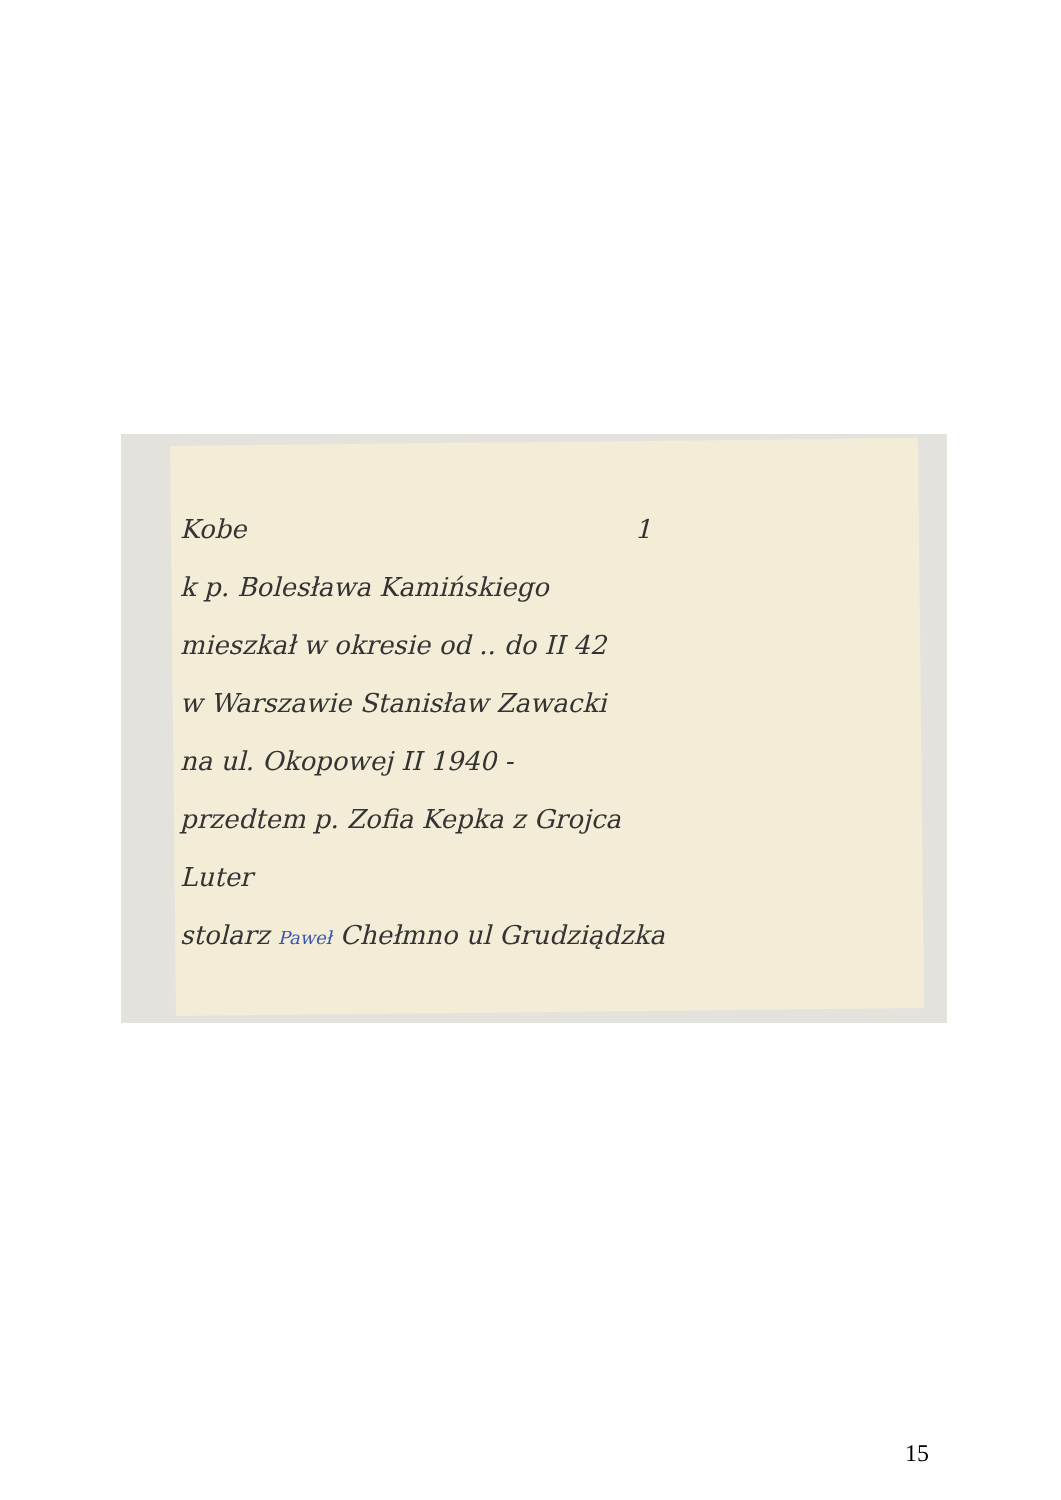Kobe 1
k p. Bolesława Kamińskiego
mieszkał w okresie od .. do II 42
w Warszawie Stanisław Zawacki
na ul. Okopowej II 1940 -
przedtem p. Zofia Kepka z Grojca
Luter
stolarz Paweł Chełmno ul Grudziądzka
15